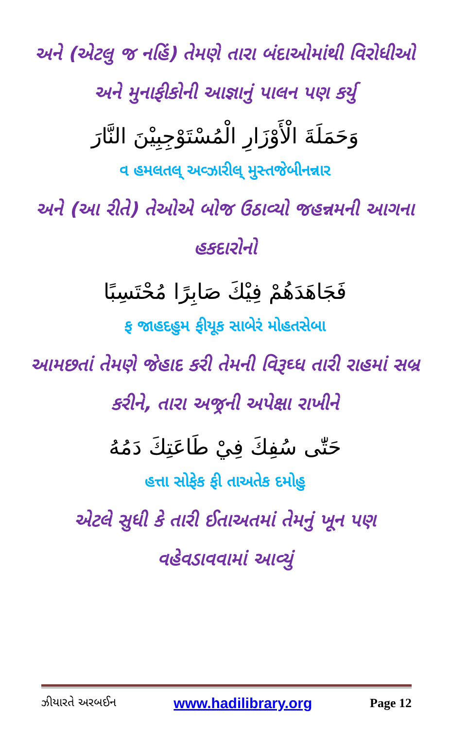અને (એટલુ જ નહિં) તેમણે તારા બંદાઓમાંથી વિરોધીઓ અને મુનાફીકોની આજ્ઞાનું પાલન પણ કર્યુ
وَحَمَلَةَ الْأَوْزَارِ الْمُسْتَوْجِبِيْنَ النَّارَ
વ હમલતલ્ અવ્ઝારીલ્ મુસ્તજેબીનન્નાર
અને (આ રીતે) તેઓએ બોજ ઉઠાવ્યો જહન્નમની આગના હકદારોનો
فَجَاهَدَهُمْ فِيْكَ صَابِرًا مُحْتَسِبًا
ફ જાહદહુમ ફીયૂક સાબેરં મોહતસેબા
આમછતાં તેમણે જેહાદ કરી તેમની વિરૂઘ્ધ તારી રાહમાં સબ્ર કરીને, તારા અજ્રની અપેક્ષા રાખીને
حَتّٰى سُفِكَ فِيْ طَاعَتِكَ دَمُهُ
હત્તા સોફેક ફી તાઅતેક દમોહુ
એટલે સુધી કે તારી ઈતાઅતમાં તેમનું ખૂન પણ વહેવડાવવામાં આવ્યું
ઝીયારતે અરબઈન www.hadilibrary.org Page 12